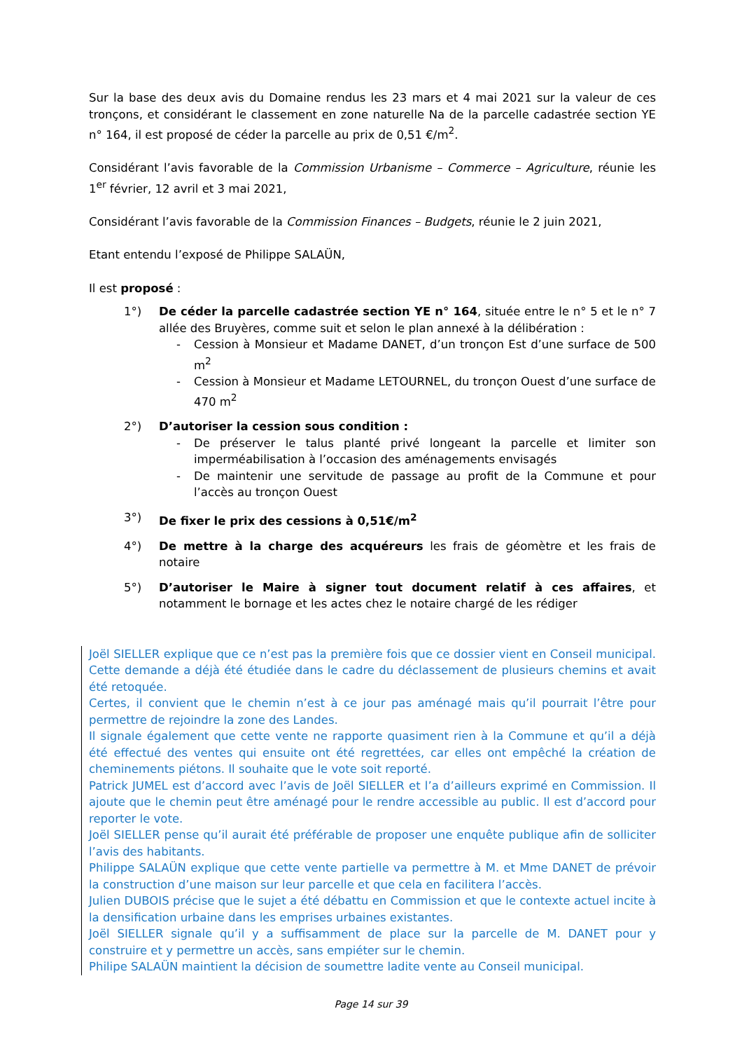Sur la base des deux avis du Domaine rendus les 23 mars et 4 mai 2021 sur la valeur de ces tronçons, et considérant le classement en zone naturelle Na de la parcelle cadastrée section YE n° 164, il est proposé de céder la parcelle au prix de 0,51 €/m<sup>2</sup>.
Considérant l’avis favorable de la Commission Urbanisme – Commerce – Agriculture, réunie les 1<sup>er</sup> février, 12 avril et 3 mai 2021,
Considérant l’avis favorable de la Commission Finances – Budgets, réunie le 2 juin 2021,
Etant entendu l’exposé de Philippe SALAÜN,
Il est proposé :
1°) De céder la parcelle cadastrée section YE n° 164, située entre le n° 5 et le n° 7 allée des Bruyères, comme suit et selon le plan annexé à la délibération :
- Cession à Monsieur et Madame DANET, d’un tronçon Est d’une surface de 500 m<sup>2</sup>
- Cession à Monsieur et Madame LETOURNEL, du tronçon Ouest d’une surface de 470 m<sup>2</sup>
2°) D’autoriser la cession sous condition :
- De préserver le talus planté privé longeant la parcelle et limiter son imperméabilisation à l’occasion des aménagements envisagés
- De maintenir une servitude de passage au profit de la Commune et pour l’accès au tronçon Ouest
3°) De fixer le prix des cessions à 0,51€/m<sup>2</sup>
4°) De mettre à la charge des acquéreurs les frais de géomètre et les frais de notaire
5°) D’autoriser le Maire à signer tout document relatif à ces affaires, et notamment le bornage et les actes chez le notaire chargé de les rédiger
Joël SIELLER explique que ce n’est pas la première fois que ce dossier vient en Conseil municipal. Cette demande a déjà été étudiée dans le cadre du déclassement de plusieurs chemins et avait été retoquée.
Certes, il convient que le chemin n’est à ce jour pas aménagé mais qu’il pourrait l’être pour permettre de rejoindre la zone des Landes.
Il signale également que cette vente ne rapporte quasiment rien à la Commune et qu’il a déjà été effectué des ventes qui ensuite ont été regrettées, car elles ont empêché la création de cheminements piétons. Il souhaite que le vote soit reporté.
Patrick JUMEL est d’accord avec l’avis de Joël SIELLER et l’a d’ailleurs exprimé en Commission. Il ajoute que le chemin peut être aménagé pour le rendre accessible au public. Il est d’accord pour reporter le vote.
Joël SIELLER pense qu’il aurait été préférable de proposer une enquête publique afin de solliciter l’avis des habitants.
Philippe SALAÜN explique que cette vente partielle va permettre à M. et Mme DANET de prévoir la construction d’une maison sur leur parcelle et que cela en facilitera l’accès.
Julien DUBOIS précise que le sujet a été débattu en Commission et que le contexte actuel incite à la densification urbaine dans les emprises urbaines existantes.
Joël SIELLER signale qu’il y a suffisamment de place sur la parcelle de M. DANET pour y construire et y permettre un accès, sans empiéter sur le chemin.
Philipe SALAÜN maintient la décision de soumettre ladite vente au Conseil municipal.
Page 14 sur 39